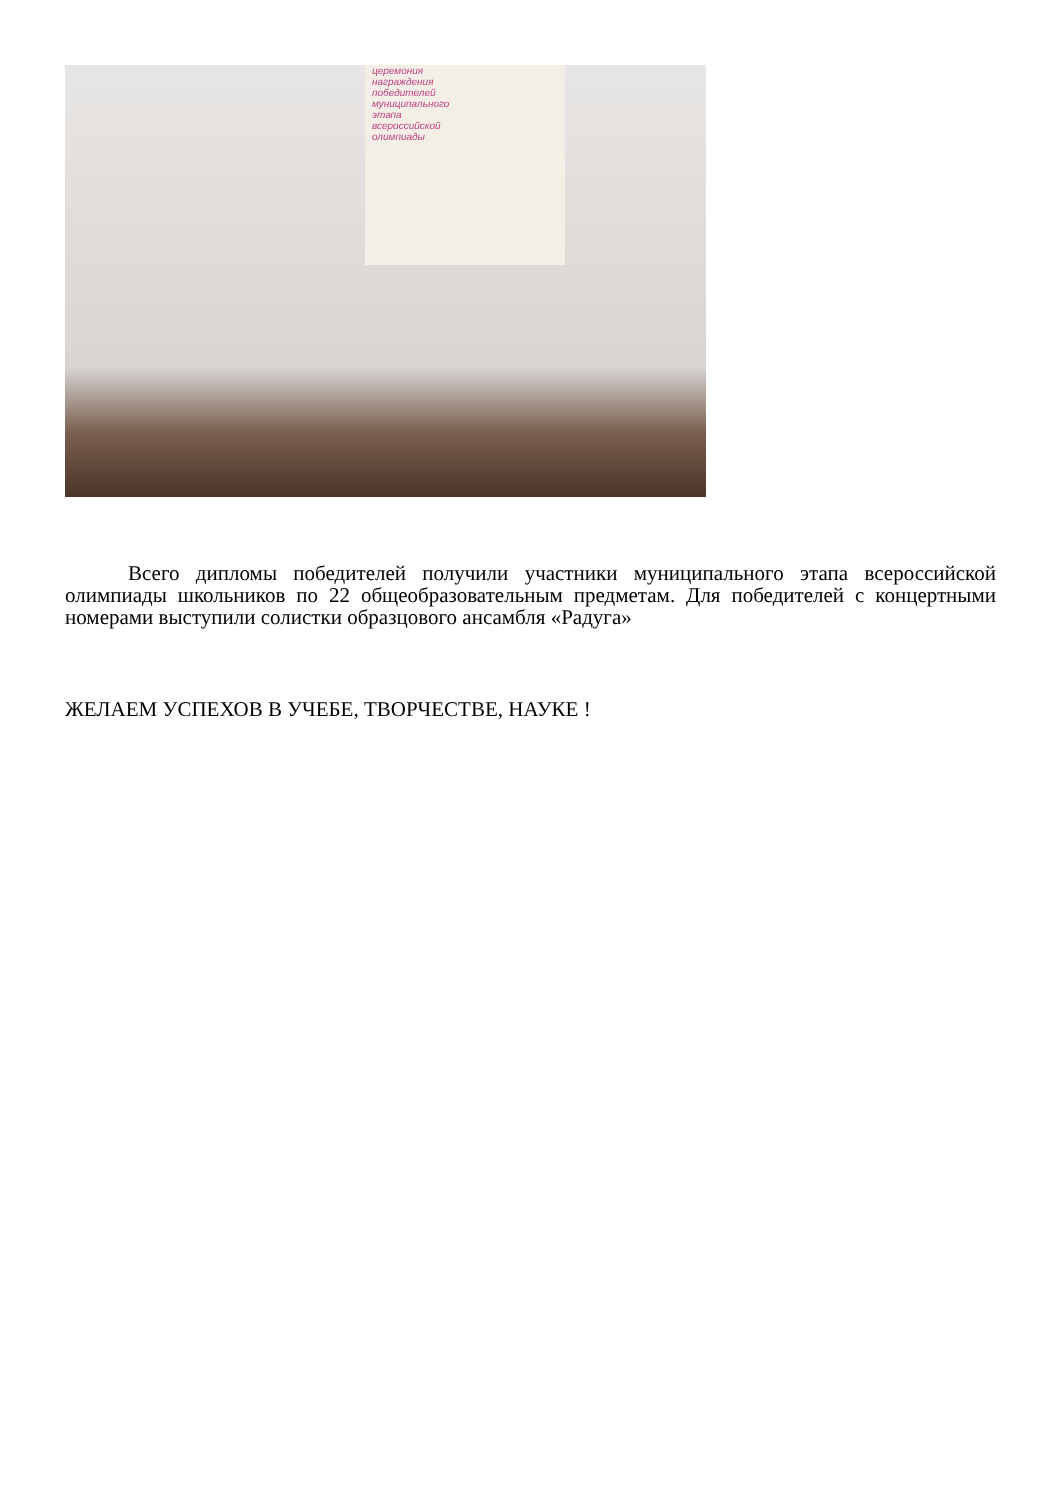церемония
награждения
победителей
муниципального
этапа
всероссийской
олимпиады
Всего дипломы победителей получили участники муниципального этапа всероссийской олимпиады школьников по 22 общеобразовательным предметам. Для победителей с концертными номерами выступили солистки образцового ансамбля «Радуга»
ЖЕЛАЕМ УСПЕХОВ В УЧЕБЕ, ТВОРЧЕСТВЕ, НАУКЕ !